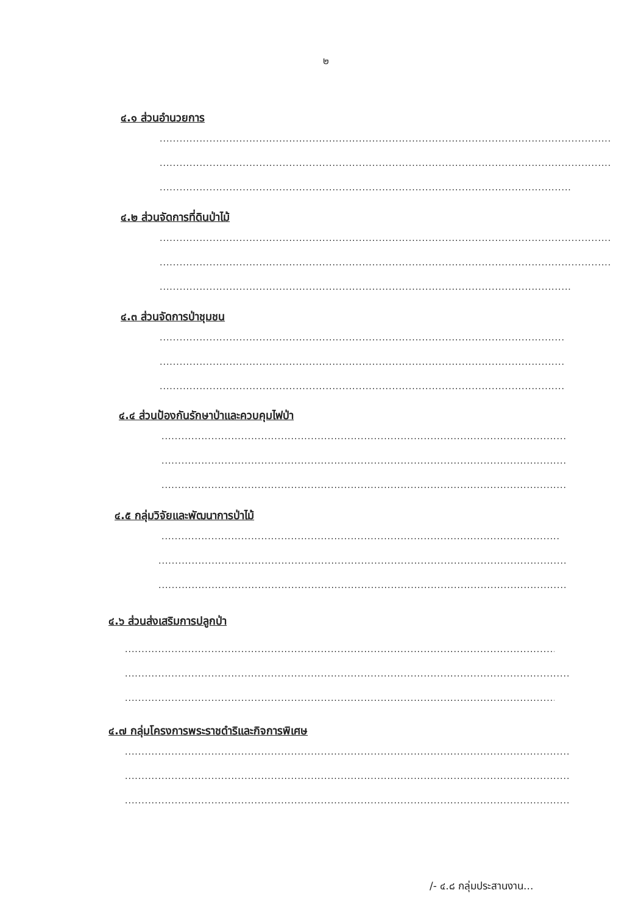๒
๔.๑ ส่วนอำนวยการ
....................................................................................................................................................................
....................................................................................................................................................................
....................................................................................................................................................................
๔.๒ ส่วนจัดการที่ดินป่าไม้
....................................................................................................................................................................
....................................................................................................................................................................
....................................................................................................................................................................
๔.๓ ส่วนจัดการป่าชุมชน
....................................................................................................................................................................
....................................................................................................................................................................
....................................................................................................................................................................
๔.๔ ส่วนป้องกันรักษาป่าและควบคุมไฟป่า
....................................................................................................................................................................
....................................................................................................................................................................
....................................................................................................................................................................
๔.๕ กลุ่มวิจัยและพัฒนาการป่าไม้
....................................................................................................................................................................
....................................................................................................................................................................
....................................................................................................................................................................
๔.๖ ส่วนส่งเสริมการปลูกป่า
....................................................................................................................................................................
....................................................................................................................................................................
....................................................................................................................................................................
๔.๗ กลุ่มโครงการพระราชดำริและกิจการพิเศษ
....................................................................................................................................................................
....................................................................................................................................................................
....................................................................................................................................................................
/- ๔.๘ กลุ่มประสานงาน...